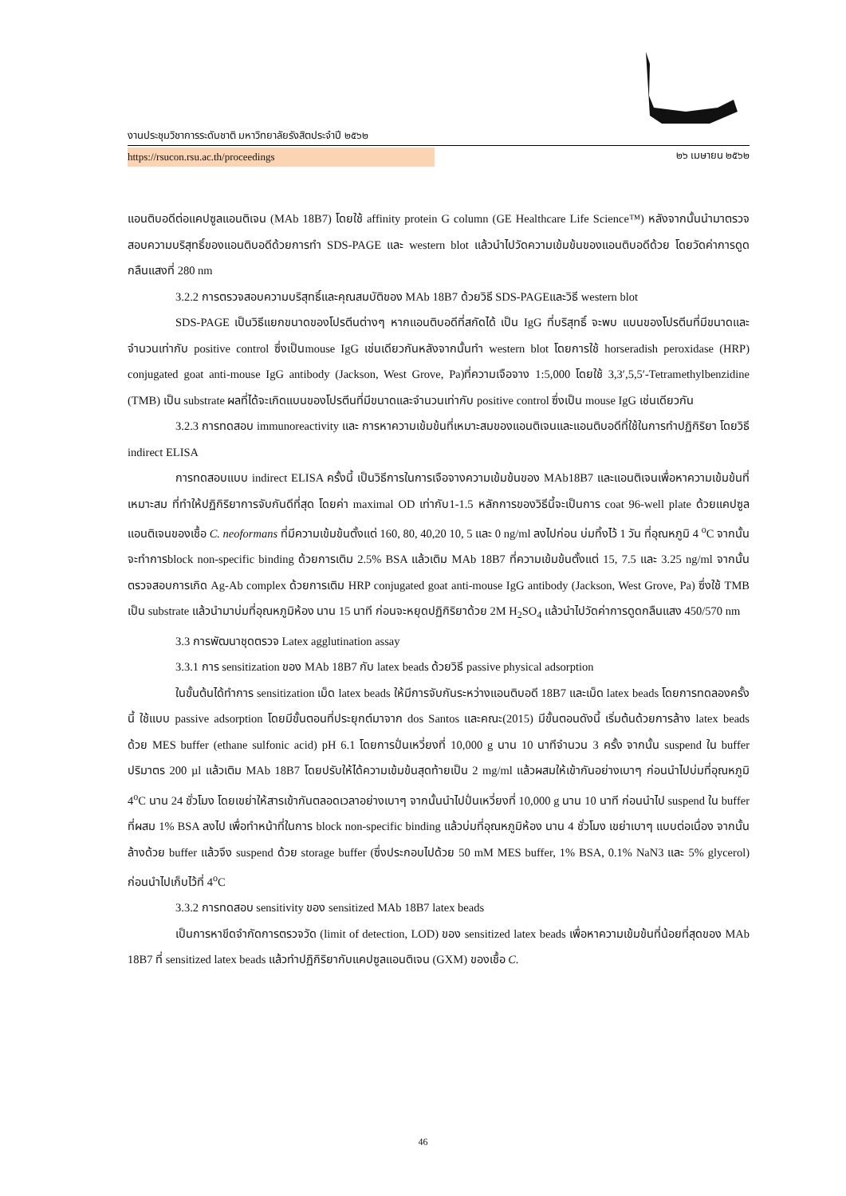งานประชุมวิชาการระดับชาติ มหาวิทยาลัยรังสิตประจำปี ๒๕๖๒
https://rsucon.rsu.ac.th/proceedings ๒๖ เมษายน ๒๕๖๒
แอนติบอดีต่อแคปซูลแอนติเจน (MAb 18B7) โดยใช้ affinity protein G column (GE Healthcare Life Science™) หลังจากนั้นนำมาตรวจสอบความบริสุทธิ์ของแอนติบอดีด้วยการทำ SDS-PAGE และ western blot แล้วนำไปวัดความเข้มข้นของแอนติบอดีด้วย โดยวัดค่าการดูดกลืนแสงที่ 280 nm
3.2.2 การตรวจสอบความบริสุทธิ์และคุณสมบัติของ MAb 18B7 ด้วยวิธี SDS-PAGEและวิธี western blot
SDS-PAGE เป็นวิธีแยกขนาดของโปรตีนต่างๆ หากแอนติบอดีที่สกัดได้ เป็น IgG ที่บริสุทธิ์ จะพบ แบนของโปรตีนที่มีขนาดและจำนวนเท่ากับ positive control ซึ่งเป็นmouse IgG เช่นเดียวกันหลังจากนั้นทำ western blot โดยการใช้ horseradish peroxidase (HRP) conjugated goat anti-mouse IgG antibody (Jackson, West Grove, Pa)ที่ความเจือจาง 1:5,000 โดยใช้ 3,3′,5,5′-Tetramethylbenzidine (TMB) เป็น substrate ผลที่ได้จะเกิดแบนของโปรตีนที่มีขนาดและจำนวนเท่ากับ positive control ซึ่งเป็น mouse IgG เช่นเดียวกัน
3.2.3 การทดสอบ immunoreactivity และ การหาความเข้มข้นที่เหมาะสมของแอนติเจนและแอนติบอดีที่ใช้ในการทำปฏิกิริยา โดยวิธี indirect ELISA
การทดสอบแบบ indirect ELISA ครั้งนี้ เป็นวิธีการในการเจือจางความเข้มข้นของ MAb18B7 และแอนติเจนเพื่อหาความเข้มข้นที่เหมาะสม ที่ทำให้ปฏิกิริยาการจับกันดีที่สุด โดยค่า maximal OD เท่ากับ1-1.5 หลักการของวิธีนี้จะเป็นการ coat 96-well plate ด้วยแคปซูลแอนติเจนของเชื้อ C. neoformans ที่มีความเข้มข้นตั้งแต่ 160, 80, 40,20 10, 5 และ 0 ng/ml ลงไปก่อน บ่มทิ้งไว้ 1 วัน ที่อุณหภูมิ 4 <sup>o</sup>C จากนั้นจะทำการblock non-specific binding ด้วยการเติม 2.5% BSA แล้วเติม MAb 18B7 ที่ความเข้มข้นตั้งแต่ 15, 7.5 และ 3.25 ng/ml จากนั้นตรวจสอบการเกิด Ag-Ab complex ด้วยการเติม HRP conjugated goat anti-mouse IgG antibody (Jackson, West Grove, Pa) ซึ่งใช้ TMB เป็น substrate แล้วนำมาบ่มที่อุณหภูมิห้อง นาน 15 นาที ก่อนจะหยุดปฏิกิริยาด้วย 2M H<sub>2</sub>SO<sub>4</sub> แล้วนำไปวัดค่าการดูดกลืนแสง 450/570 nm
3.3 การพัฒนาชุดตรวจ Latex agglutination assay
3.3.1 การ sensitization ของ MAb 18B7 กับ latex beads ด้วยวิธี passive physical adsorption
ในขั้นต้นได้ทำการ sensitization เม็ด latex beads ให้มีการจับกันระหว่างแอนติบอดี 18B7 และเม็ด latex beads โดยการทดลองครั้งนี้ ใช้แบบ passive adsorption โดยมีขั้นตอนที่ประยุกต์มาจาก dos Santos และคณะ(2015) มีขั้นตอนดังนี้ เริ่มต้นด้วยการล้าง latex beads ด้วย MES buffer (ethane sulfonic acid) pH 6.1 โดยการปั่นเหวี่ยงที่ 10,000 g นาน 10 นาทีจำนวน 3 ครั้ง จากนั้น suspend ใน buffer ปริมาตร 200 µl แล้วเติม MAb 18B7 โดยปรับให้ได้ความเข้มข้นสุดท้ายเป็น 2 mg/ml แล้วผสมให้เข้ากันอย่างเบาๆ ก่อนนำไปบ่มที่อุณหภูมิ 4<sup>o</sup>C นาน 24 ชั่วโมง โดยเขย่าให้สารเข้ากันตลอดเวลาอย่างเบาๆ จากนั้นนำไปปั่นเหวี่ยงที่ 10,000 g นาน 10 นาที ก่อนนำไป suspend ใน buffer ที่ผสม 1% BSA ลงไป เพื่อทำหน้าที่ในการ block non-specific binding แล้วบ่มที่อุณหภูมิห้อง นาน 4 ชั่วโมง เขย่าเบาๆ แบบต่อเนื่อง จากนั้นล้างด้วย buffer แล้วจึง suspend ด้วย storage buffer (ซึ่งประกอบไปด้วย 50 mM MES buffer, 1% BSA, 0.1% NaN3 และ 5% glycerol) ก่อนนำไปเก็บไว้ที่ 4<sup>o</sup>C
3.3.2 การทดสอบ sensitivity ของ sensitized MAb 18B7 latex beads
เป็นการหาขีดจำกัดการตรวจวัด (limit of detection, LOD) ของ sensitized latex beads เพื่อหาความเข้มข้นที่น้อยที่สุดของ MAb 18B7 ที่ sensitized latex beads แล้วทำปฏิกิริยากับแคปซูลแอนติเจน (GXM) ของเชื้อ C.
46